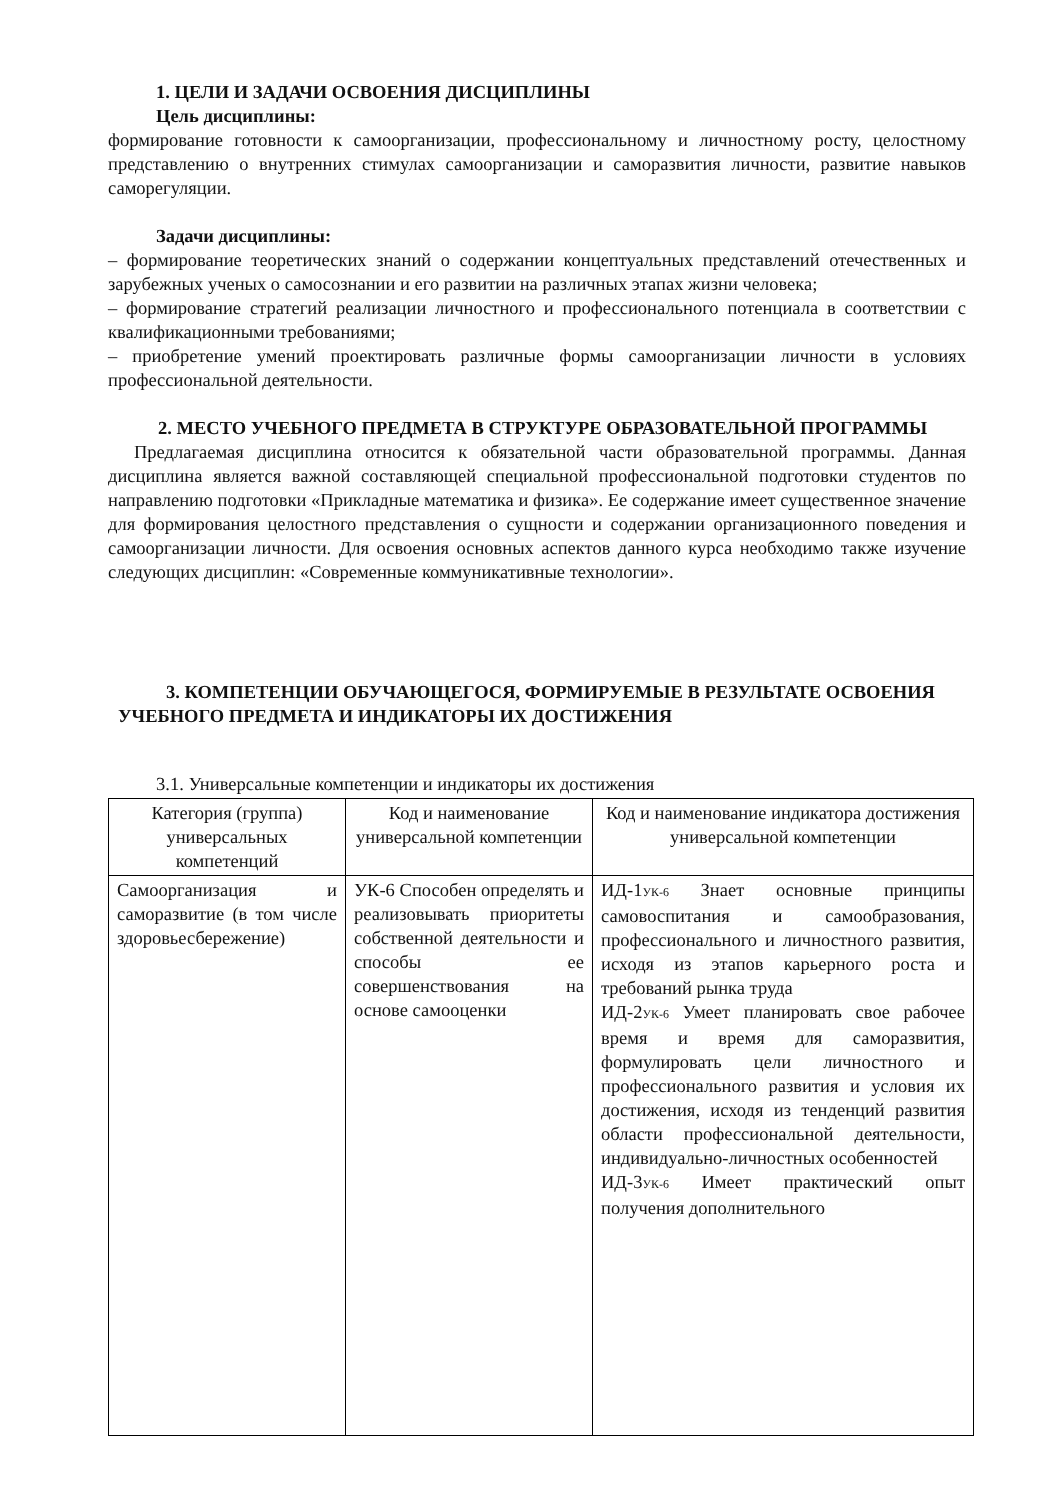1. ЦЕЛИ И ЗАДАЧИ ОСВОЕНИЯ ДИСЦИПЛИНЫ
Цель дисциплины:
формирование готовности к самоорганизации, профессиональному и личностному росту, целостному представлению о внутренних стимулах самоорганизации и саморазвития личности, развитие навыков саморегуляции.
Задачи дисциплины:
– формирование теоретических знаний о содержании концептуальных представлений отечественных и зарубежных ученых о самосознании и его развитии на различных этапах жизни человека;
– формирование стратегий реализации личностного и профессионального потенциала в соответствии с квалификационными требованиями;
– приобретение умений проектировать различные формы самоорганизации личности в условиях профессиональной деятельности.
2. МЕСТО УЧЕБНОГО ПРЕДМЕТА В СТРУКТУРЕ ОБРАЗОВАТЕЛЬНОЙ ПРОГРАММЫ
Предлагаемая дисциплина относится к обязательной части образовательной программы. Данная дисциплина является важной составляющей специальной профессиональной подготовки студентов по направлению подготовки «Прикладные математика и физика». Ее содержание имеет существенное значение для формирования целостного представления о сущности и содержании организационного поведения и самоорганизации личности. Для освоения основных аспектов данного курса необходимо также изучение следующих дисциплин: «Современные коммуникативные технологии».
3. КОМПЕТЕНЦИИ ОБУЧАЮЩЕГОСЯ, ФОРМИРУЕМЫЕ В РЕЗУЛЬТАТЕ ОСВОЕНИЯ УЧЕБНОГО ПРЕДМЕТА И ИНДИКАТОРЫ ИХ ДОСТИЖЕНИЯ
3.1. Универсальные компетенции и индикаторы их достижения
| Категория (группа) универсальных компетенций | Код и наименование универсальной компетенции | Код и наименование индикатора достижения универсальной компетенции |
| --- | --- | --- |
| Самоорганизация и саморазвитие (в том числе здоровьесбережение) | УК-6 Способен определять и реализовывать приоритеты собственной деятельности и способы ее совершенствования на основе самооценки | ИД-1<sub>УК-6</sub> Знает основные принципы самовоспитания и самообразования, профессионального и личностного развития, исходя из этапов карьерного роста и требований рынка труда ИД-2<sub>УК-6</sub> Умеет планировать свое рабочее время и время для саморазвития, формулировать цели личностного и профессионального развития и условия их достижения, исходя из тенденций развития области профессиональной деятельности, индивидуально-личностных особенностей ИД-3<sub>УК-6</sub> Имеет практический опыт получения дополнительного |